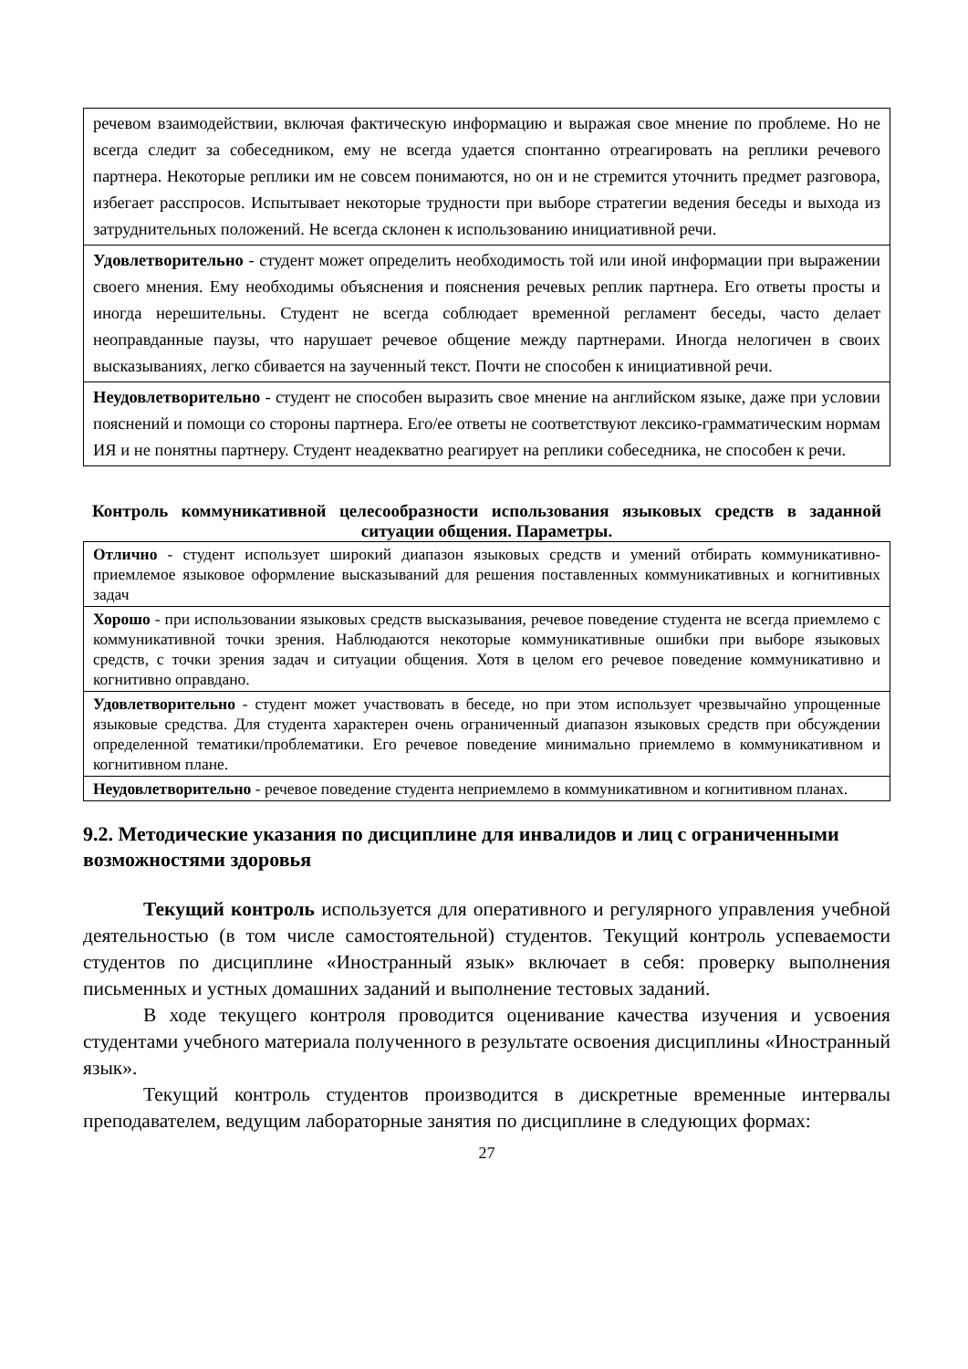| речевом взаимодействии, включая фактическую информацию и выражая свое мнение по проблеме. Но не всегда следит за собеседником, ему не всегда удается спонтанно отреагировать на реплики речевого партнера. Некоторые реплики им не совсем понимаются, но он и не стремится уточнить предмет разговора, избегает расспросов. Испытывает некоторые трудности при выборе стратегии ведения беседы и выхода из затруднительных положений. Не всегда склонен к использованию инициативной речи. |
| Удовлетворительно - студент может определить необходимость той или иной информации при выражении своего мнения. Ему необходимы объяснения и пояснения речевых реплик партнера. Его ответы просты и иногда нерешительны. Студент не всегда соблюдает временной регламент беседы, часто делает неоправданные паузы, что нарушает речевое общение между партнерами. Иногда нелогичен в своих высказываниях, легко сбивается на заученный текст. Почти не способен к инициативной речи. |
| Неудовлетворительно - студент не способен выразить свое мнение на английском языке, даже при условии пояснений и помощи со стороны партнера. Его/ее ответы не соответствуют лексико-грамматическим нормам ИЯ и не понятны партнеру. Студент неадекватно реагирует на реплики собеседника, не способен к речи. |
Контроль коммуникативной целесообразности использования языковых средств в заданной ситуации общения. Параметры.
| Отлично - студент использует широкий диапазон языковых средств и умений отбирать коммуникативно-приемлемое языковое оформление высказываний для решения поставленных коммуникативных и когнитивных задач |
| Хорошо - при использовании языковых средств высказывания, речевое поведение студента не всегда приемлемо с коммуникативной точки зрения. Наблюдаются некоторые коммуникативные ошибки при выборе языковых средств, с точки зрения задач и ситуации общения. Хотя в целом его речевое поведение коммуникативно и когнитивно оправдано. |
| Удовлетворительно - студент может участвовать в беседе, но при этом использует чрезвычайно упрощенные языковые средства. Для студента характерен очень ограниченный диапазон языковых средств при обсуждении определенной тематики/проблематики. Его речевое поведение минимально приемлемо в коммуникативном и когнитивном плане. |
| Неудовлетворительно - речевое поведение студента неприемлемо в коммуникативном и когнитивном планах. |
9.2. Методические указания по дисциплине для инвалидов и лиц с ограниченными возможностями здоровья
Текущий контроль используется для оперативного и регулярного управления учебной деятельностью (в том числе самостоятельной) студентов. Текущий контроль успеваемости студентов по дисциплине «Иностранный язык» включает в себя: проверку выполнения письменных и устных домашних заданий и выполнение тестовых заданий.
В ходе текущего контроля проводится оценивание качества изучения и усвоения студентами учебного материала полученного в результате освоения дисциплины «Иностранный язык».
Текущий контроль студентов производится в дискретные временные интервалы преподавателем, ведущим лабораторные занятия по дисциплине в следующих формах:
27